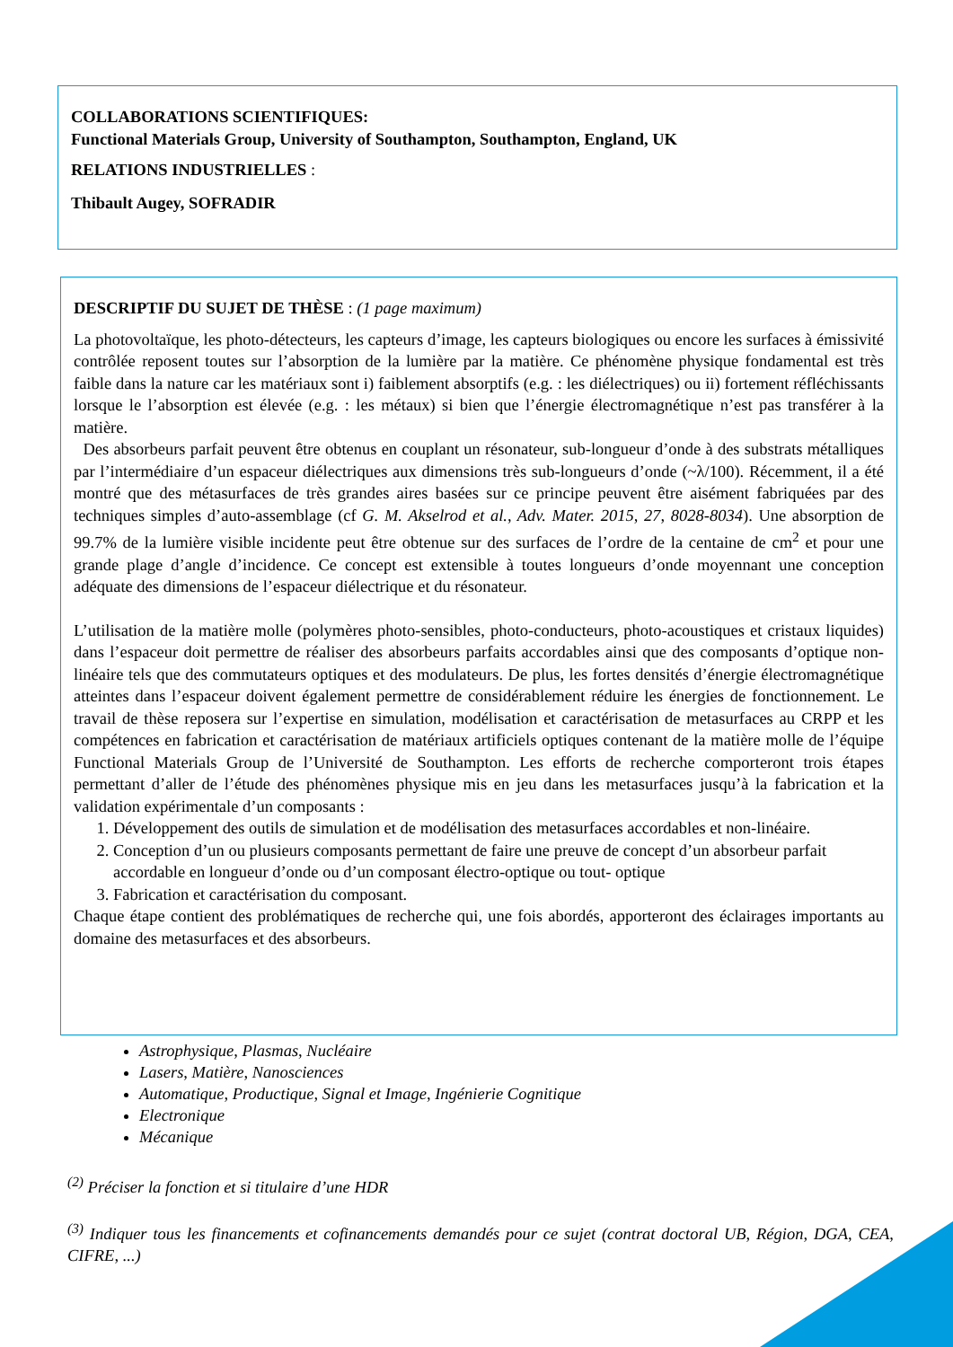COLLABORATIONS SCIENTIFIQUES:
Functional Materials Group, University of Southampton, Southampton, England, UK
RELATIONS INDUSTRIELLES :
Thibault Augey, SOFRADIR
DESCRIPTIF DU SUJET DE THÈSE : (1 page maximum)
La photovoltaïque, les photo-détecteurs, les capteurs d’image, les capteurs biologiques ou encore les surfaces à émissivité contrôlée reposent toutes sur l’absorption de la lumière par la matière. Ce phénomène physique fondamental est très faible dans la nature car les matériaux sont i) faiblement absorptifs (e.g. : les diélectriques) ou ii) fortement réfléchissants lorsque le l’absorption est élevée (e.g. : les métaux) si bien que l’énergie électromagnétique n’est pas transférer à la matière.
Des absorbeurs parfait peuvent être obtenus en couplant un résonateur, sub-longueur d’onde à des substrats métalliques par l’intermédiaire d’un espaceur diélectriques aux dimensions très sub-longueurs d’onde (~λ/100). Récemment, il a été montré que des métasurfaces de très grandes aires basées sur ce principe peuvent être aisément fabriquées par des techniques simples d’auto-assemblage (cf G. M. Akselrod et al., Adv. Mater. 2015, 27, 8028-8034). Une absorption de 99.7% de la lumière visible incidente peut être obtenue sur des surfaces de l’ordre de la centaine de cm<sup>2</sup> et pour une grande plage d’angle d’incidence. Ce concept est extensible à toutes longueurs d’onde moyennant une conception adéquate des dimensions de l’espaceur diélectrique et du résonateur.
L’utilisation de la matière molle (polymères photo-sensibles, photo-conducteurs, photo-acoustiques et cristaux liquides) dans l’espaceur doit permettre de réaliser des absorbeurs parfaits accordables ainsi que des composants d’optique non-linéaire tels que des commutateurs optiques et des modulateurs. De plus, les fortes densités d’énergie électromagnétique atteintes dans l’espaceur doivent également permettre de considérablement réduire les énergies de fonctionnement. Le travail de thèse reposera sur l’expertise en simulation, modélisation et caractérisation de metasurfaces au CRPP et les compétences en fabrication et caractérisation de matériaux artificiels optiques contenant de la matière molle de l’équipe Functional Materials Group de l’Université de Southampton. Les efforts de recherche comporteront trois étapes permettant d’aller de l’étude des phénomènes physique mis en jeu dans les metasurfaces jusqu’à la fabrication et la validation expérimentale d’un composants :
1. Développement des outils de simulation et de modélisation des metasurfaces accordables et non-linéaire.
2. Conception d’un ou plusieurs composants permettant de faire une preuve de concept d’un absorbeur parfait accordable en longueur d’onde ou d’un composant électro-optique ou tout- optique
3. Fabrication et caractérisation du composant.
Chaque étape contient des problématiques de recherche qui, une fois abordés, apporteront des éclairages importants au domaine des metasurfaces et des absorbeurs.
Astrophysique, Plasmas, Nucléaire
Lasers, Matière, Nanosciences
Automatique, Productique, Signal et Image, Ingénierie Cognitique
Electronique
Mécanique
<sup>(2)</sup> Préciser la fonction et si titulaire d’une HDR
<sup>(3)</sup> Indiquer tous les financements et cofinancements demandés pour ce sujet (contrat doctoral UB, Région, DGA, CEA, CIFRE, ...)